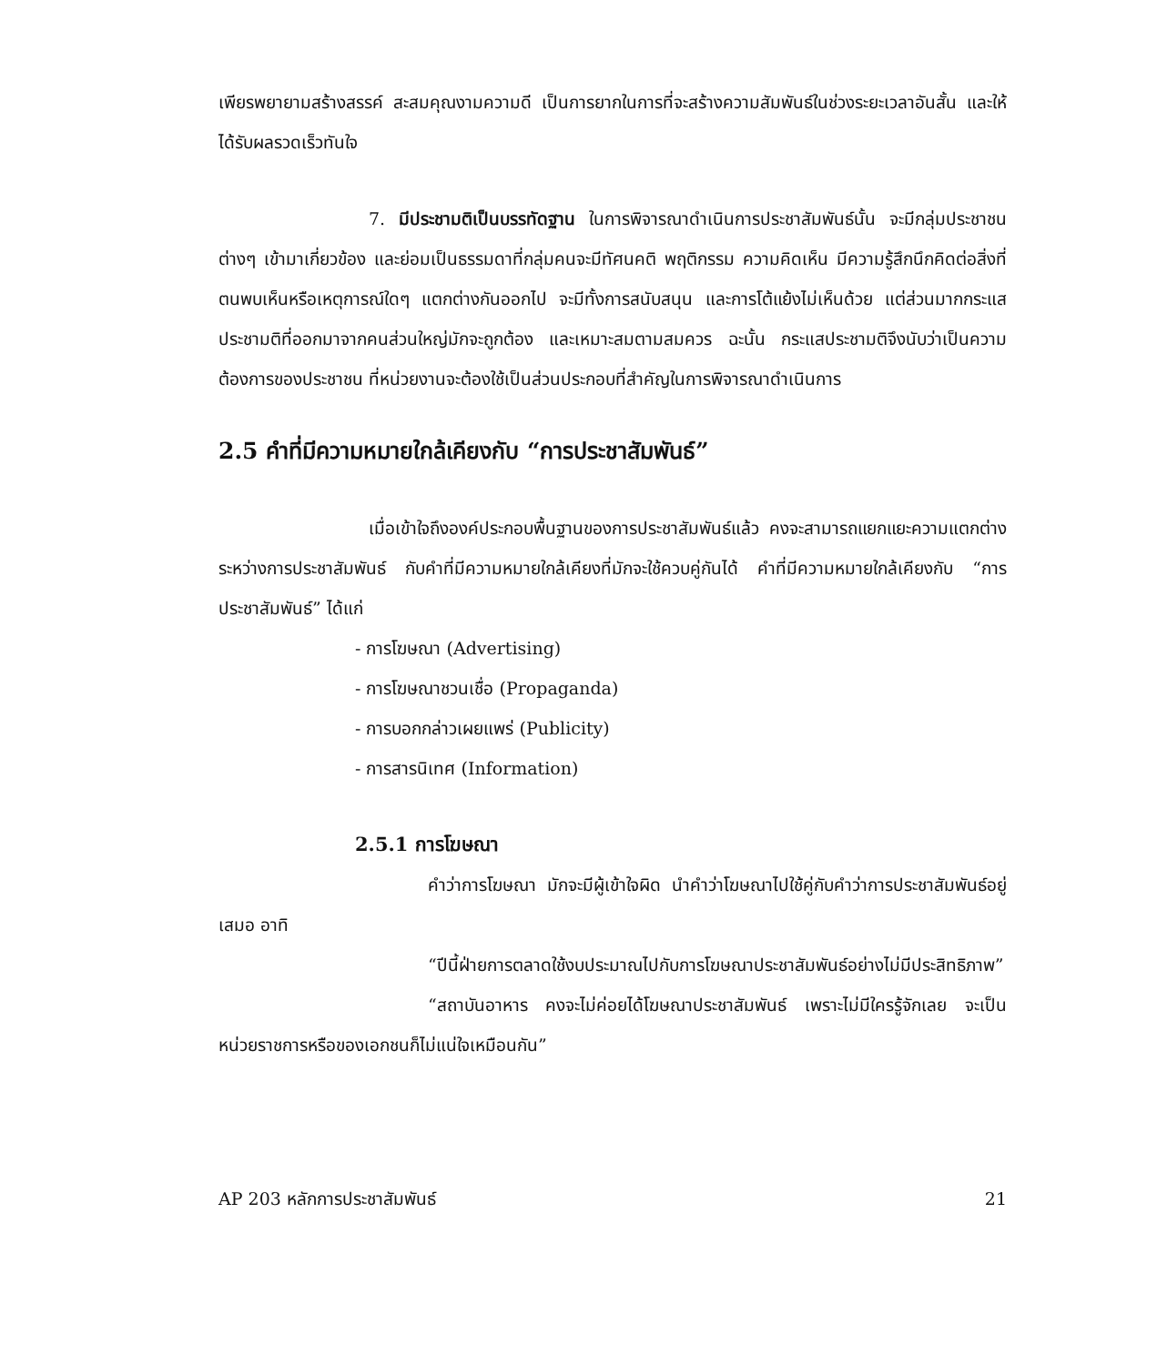เพียรพยายามสร้างสรรค์ สะสมคุณงามความดี เป็นการยากในการที่จะสร้างความสัมพันธ์ในช่วงระยะเวลาอันสั้น และให้ได้รับผลรวดเร็วทันใจ
7. มีประชามติเป็นบรรทัดฐาน ในการพิจารณาดำเนินการประชาสัมพันธ์นั้น จะมีกลุ่มประชาชนต่างๆ เข้ามาเกี่ยวข้อง และย่อมเป็นธรรมดาที่กลุ่มคนจะมีทัศนคติ พฤติกรรม ความคิดเห็น มีความรู้สึกนึกคิดต่อสิ่งที่ตนพบเห็นหรือเหตุการณ์ใดๆ แตกต่างกันออกไป จะมีทั้งการสนับสนุน และการโต้แย้งไม่เห็นด้วย แต่ส่วนมากกระแสประชามติที่ออกมาจากคนส่วนใหญ่มักจะถูกต้อง และเหมาะสมตามสมควร ฉะนั้น กระแสประชามติจึงนับว่าเป็นความต้องการของประชาชน ที่หน่วยงานจะต้องใช้เป็นส่วนประกอบที่สำคัญในการพิจารณาดำเนินการ
2.5 คำที่มีความหมายใกล้เคียงกับ “การประชาสัมพันธ์”
เมื่อเข้าใจถึงองค์ประกอบพื้นฐานของการประชาสัมพันธ์แล้ว คงจะสามารถแยกแยะความแตกต่าง ระหว่างการประชาสัมพันธ์ กับคำที่มีความหมายใกล้เคียงที่มักจะใช้ควบคู่กันได้ คำที่มีความหมายใกล้เคียงกับ “การประชาสัมพันธ์” ได้แก่
- การโฆษณา (Advertising)
- การโฆษณาชวนเชื่อ (Propaganda)
- การบอกกล่าวเผยแพร่ (Publicity)
- การสารนิเทศ (Information)
2.5.1 การโฆษณา
คำว่าการโฆษณา มักจะมีผู้เข้าใจผิด นำคำว่าโฆษณาไปใช้คู่กับคำว่าการประชาสัมพันธ์อยู่เสมอ อาทิ
“ปีนี้ฝ่ายการตลาดใช้งบประมาณไปกับการโฆษณาประชาสัมพันธ์อย่างไม่มีประสิทธิภาพ”
“สถาบันอาหาร คงจะไม่ค่อยได้โฆษณาประชาสัมพันธ์ เพราะไม่มีใครรู้จักเลย จะเป็นหน่วยราชการหรือของเอกชนก็ไม่แน่ใจเหมือนกัน”
AP 203 หลักการประชาสัมพันธ์ 21